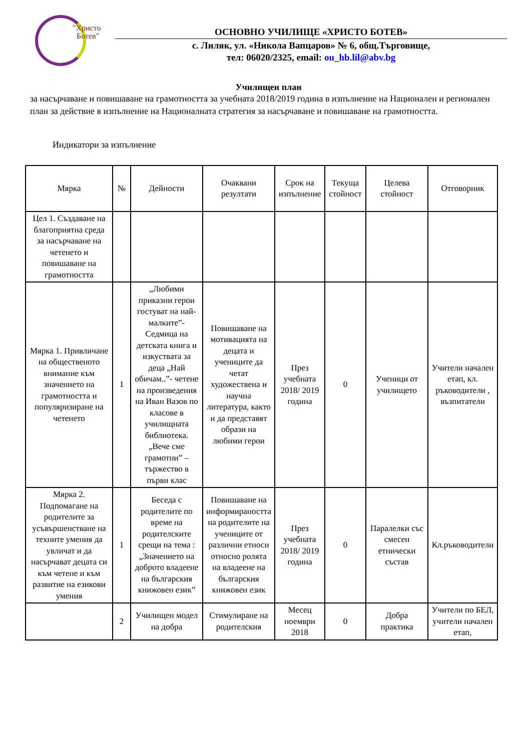"Христо
Ботев"
ОСНОВНО УЧИЛИЩЕ «ХРИСТО БОТЕВ»
с. Лиляк, ул. «Никола Вапцаров» № 6, общ.Търговище,
тел: 06020/2325, email: ou_hb.lil@abv.bg
Училищен план
за насърчаване и повишаване на грамотността за учебната 2018/2019 година в изпълнение на Национален и регионален план за действие в изпълнение на Националната стратегия за насърчаване и повишаване на грамотността.
Индикатори за изпълнение
| Мярка | № | Дейности | Очаквани резултати | Срок на изпълнение | Текуща стойност | Целева стойност | Отговорник |
| --- | --- | --- | --- | --- | --- | --- | --- |
| Цел 1. Създаване на благоприятна среда за насърчаване на четенето и повишаване на грамотността | | | | | | | |
| Мярка 1. Привличане на общественото внимание към значението на грамотността и популяризиране на четенето | 1 | „Любими приказни герои гостуват на най-малките”- Седмица на детската книга и изкуствата за деца „Най обичам..”- четене на произведения на Иван Вазов по класове в училищната библиотека. „Вече сме грамотни” – тържество в първи клас | Повишаване на мотивацията на децата и учениците да четат художествена и научна литература, както и да представят образи на любими герои | През учебната 2018/ 2019 година | 0 | Ученици от училището | Учители начален етап, кл. ръководители , възпитатели |
| Мярка 2. Подпомагане на родителите за усъвършенстване на техните умения да увличат и да насърчават децата си към четене и към развитие на езикови умения | 1 | Беседа с родителите по време на родителските срещи на тема : „Значението на доброто владеене на българския книжовен език” | Повишаване на информираността на родителите на учениците от различни етноси относно ролята на владеене на българския книжовен език | През учебната 2018/ 2019 година | 0 | Паралелки със смесен етнически състав | Кл.ръководители |
| | 2 | Училищен модел на добра | Стимулиране на родителския | Месец ноември 2018 | 0 | Добра практика | Учители по БЕЛ, учители начален етап, |